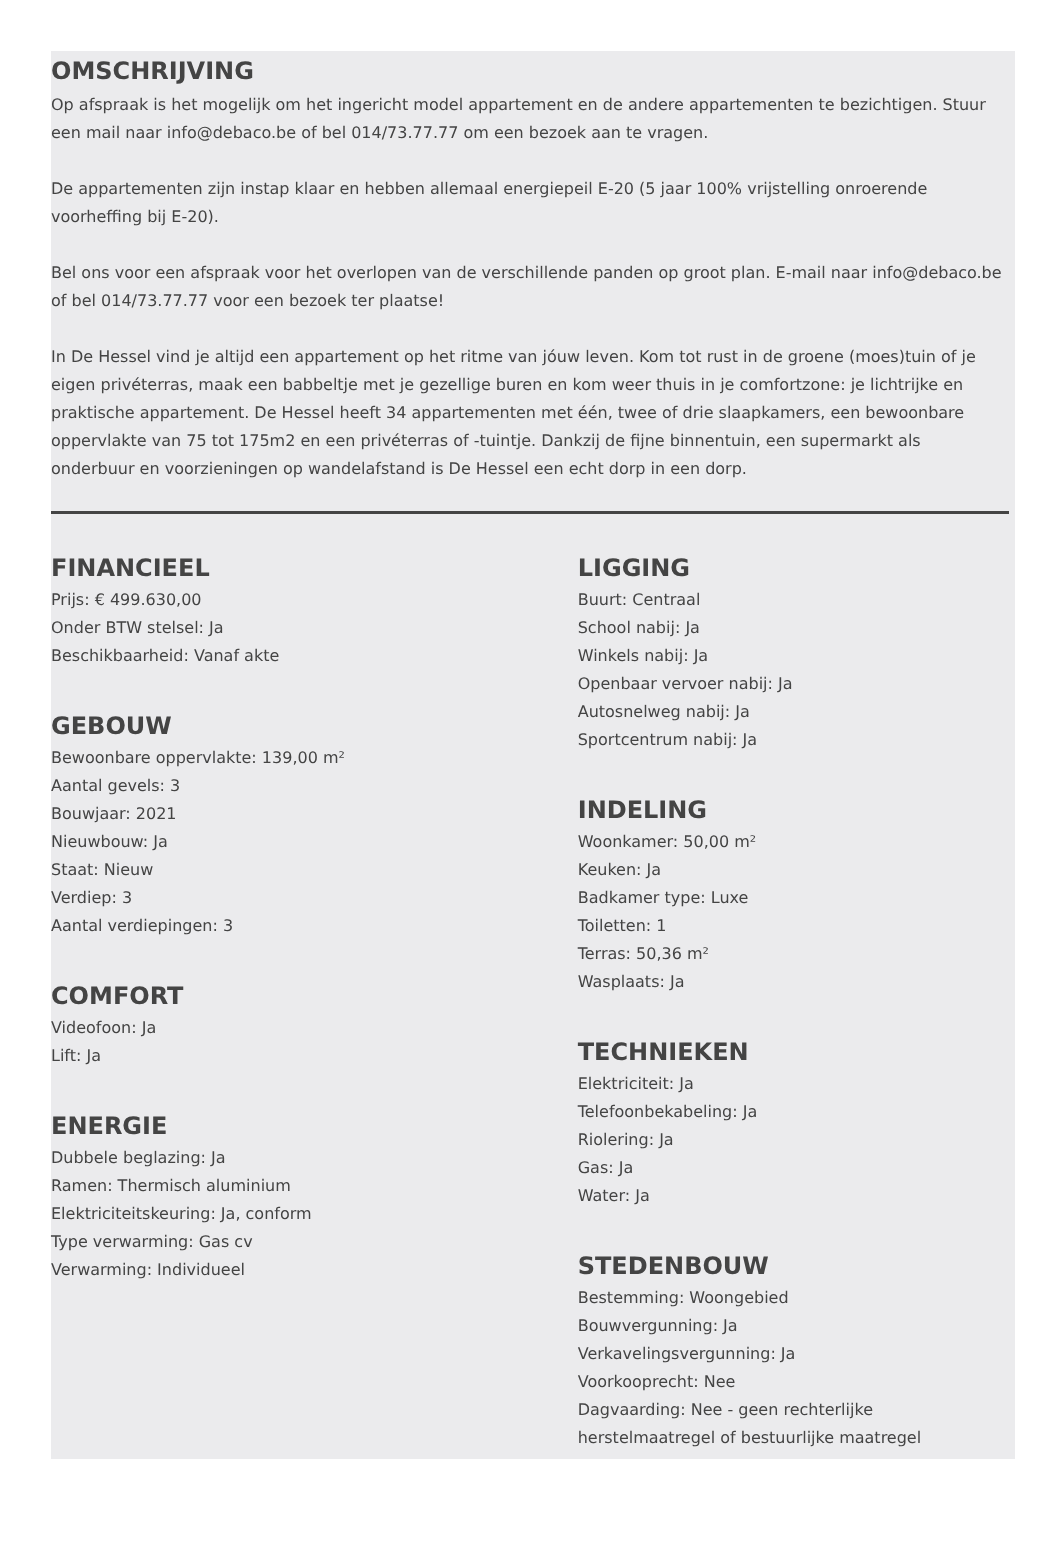OMSCHRIJVING
Op afspraak is het mogelijk om het ingericht model appartement en de andere appartementen te bezichtigen. Stuur een mail naar info@debaco.be of bel 014/73.77.77 om een bezoek aan te vragen.
De appartementen zijn instap klaar en hebben allemaal energiepeil E-20 (5 jaar 100% vrijstelling onroerende voorheffing bij E-20).
Bel ons voor een afspraak voor het overlopen van de verschillende panden op groot plan. E-mail naar info@debaco.be of bel 014/73.77.77 voor een bezoek ter plaatse!
In De Hessel vind je altijd een appartement op het ritme van jóuw leven. Kom tot rust in de groene (moes)tuin of je eigen privéterras, maak een babbeltje met je gezellige buren en kom weer thuis in je comfortzone: je lichtrijke en praktische appartement. De Hessel heeft 34 appartementen met één, twee of drie slaapkamers, een bewoonbare oppervlakte van 75 tot 175m2 en een privéterras of -tuintje. Dankzij de fijne binnentuin, een supermarkt als onderbuur en voorzieningen op wandelafstand is De Hessel een echt dorp in een dorp.
FINANCIEEL
Prijs: € 499.630,00
Onder BTW stelsel: Ja
Beschikbaarheid: Vanaf akte
GEBOUW
Bewoonbare oppervlakte: 139,00 m²
Aantal gevels: 3
Bouwjaar: 2021
Nieuwbouw: Ja
Staat: Nieuw
Verdiep: 3
Aantal verdiepingen: 3
COMFORT
Videofoon: Ja
Lift: Ja
ENERGIE
Dubbele beglazing: Ja
Ramen: Thermisch aluminium
Elektriciteitskeuring: Ja, conform
Type verwarming: Gas cv
Verwarming: Individueel
LIGGING
Buurt: Centraal
School nabij: Ja
Winkels nabij: Ja
Openbaar vervoer nabij: Ja
Autosnelweg nabij: Ja
Sportcentrum nabij: Ja
INDELING
Woonkamer: 50,00 m²
Keuken: Ja
Badkamer type: Luxe
Toiletten: 1
Terras: 50,36 m²
Wasplaats: Ja
TECHNIEKEN
Elektriciteit: Ja
Telefoonbekabeling: Ja
Riolering: Ja
Gas: Ja
Water: Ja
STEDENBOUW
Bestemming: Woongebied
Bouwvergunning: Ja
Verkavelingsvergunning: Ja
Voorkooprecht: Nee
Dagvaarding: Nee - geen rechterlijke herstelmaatregel of bestuurlijke maatregel